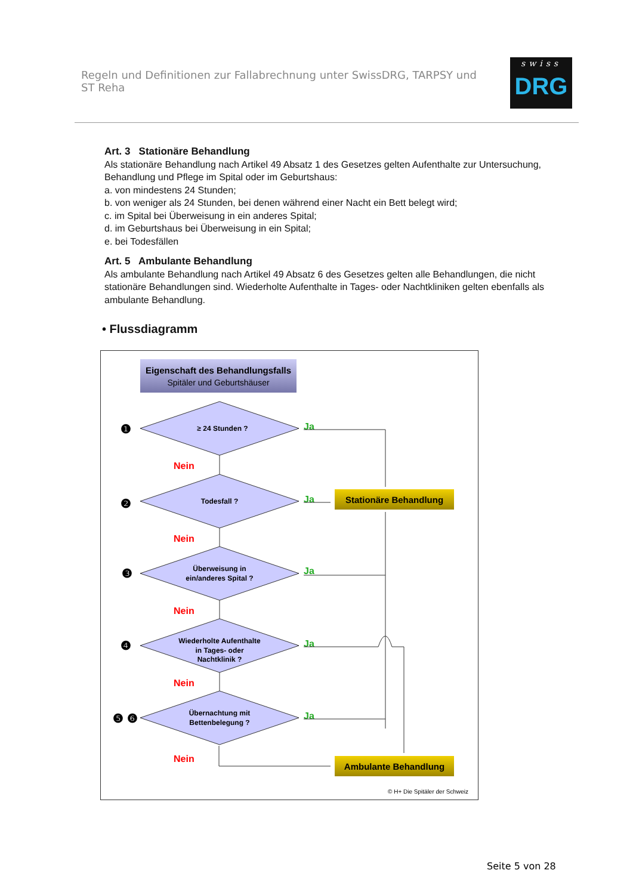Regeln und Definitionen zur Fallabrechnung unter SwissDRG, TARPSY und ST Reha
swiss
DRG
Art. 3 Stationäre Behandlung
Als stationäre Behandlung nach Artikel 49 Absatz 1 des Gesetzes gelten Aufenthalte zur Untersuchung, Behandlung und Pflege im Spital oder im Geburtshaus:
a. von mindestens 24 Stunden;
b. von weniger als 24 Stunden, bei denen während einer Nacht ein Bett belegt wird;
c. im Spital bei Überweisung in ein anderes Spital;
d. im Geburtshaus bei Überweisung in ein Spital;
e. bei Todesfällen
Art. 5 Ambulante Behandlung
Als ambulante Behandlung nach Artikel 49 Absatz 6 des Gesetzes gelten alle Behandlungen, die nicht stationäre Behandlungen sind. Wiederholte Aufenthalte in Tages- oder Nachtkliniken gelten ebenfalls als ambulante Behandlung.
• Flussdiagramm
Eigenschaft des Behandlungsfalls
Spitäler und Geburtshäuser
≥ 24 Stunden ?
Todesfall ?
Überweisung in
ein/anderes Spital ?
Wiederholte Aufenthalte
in Tages- oder
Nachtklinik ?
Übernachtung mit
Bettenbelegung ?
❶
❷
❸
❹
❺ ❻
Nein
Nein
Nein
Nein
Nein
Ja
Ja
Ja
Ja
Ja
Stationäre Behandlung
Ambulante Behandlung
© H+ Die Spitäler der Schweiz
Seite 5 von 28